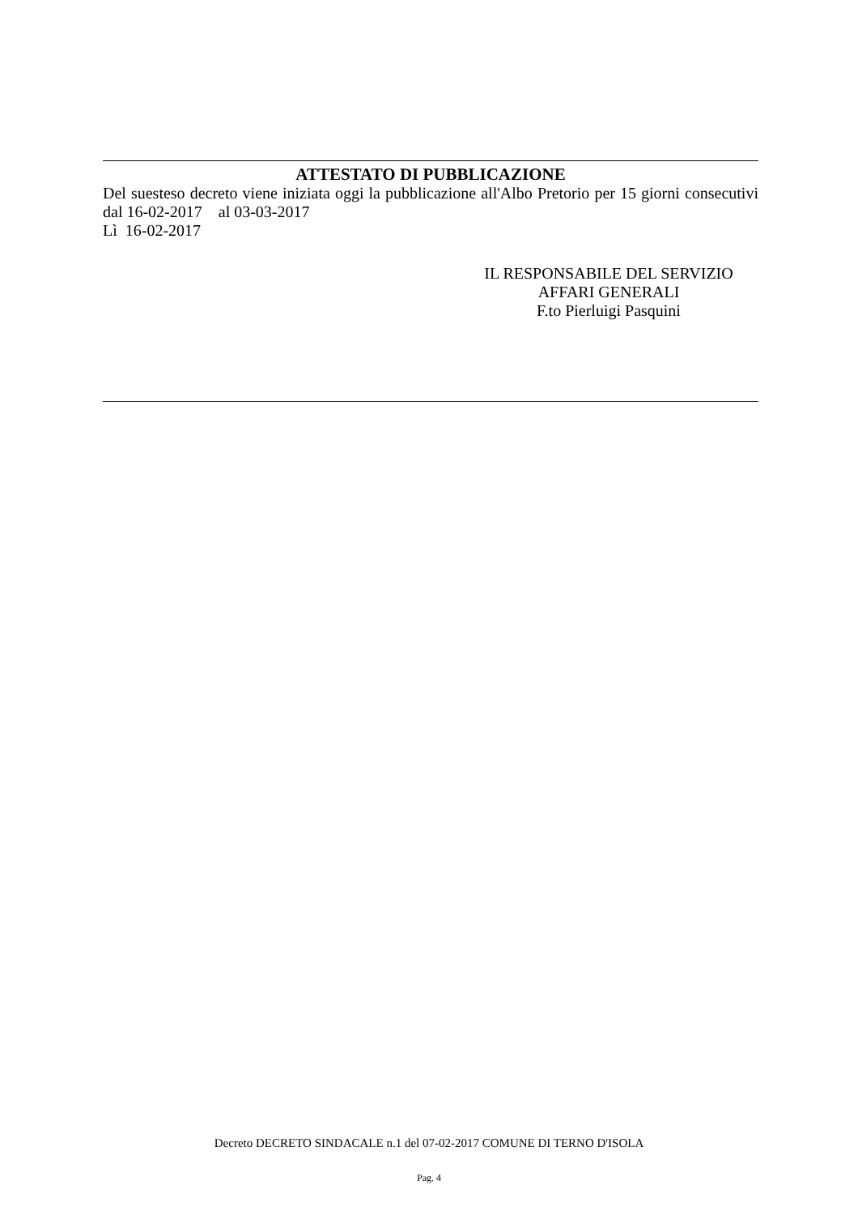ATTESTATO DI PUBBLICAZIONE
Del suesteso decreto viene iniziata oggi la pubblicazione all'Albo Pretorio per 15 giorni consecutivi dal 16-02-2017 al 03-03-2017
Lì 16-02-2017
IL RESPONSABILE DEL SERVIZIO
AFFARI GENERALI
F.to Pierluigi Pasquini
Decreto DECRETO SINDACALE n.1 del 07-02-2017 COMUNE DI TERNO D'ISOLA
Pag. 4